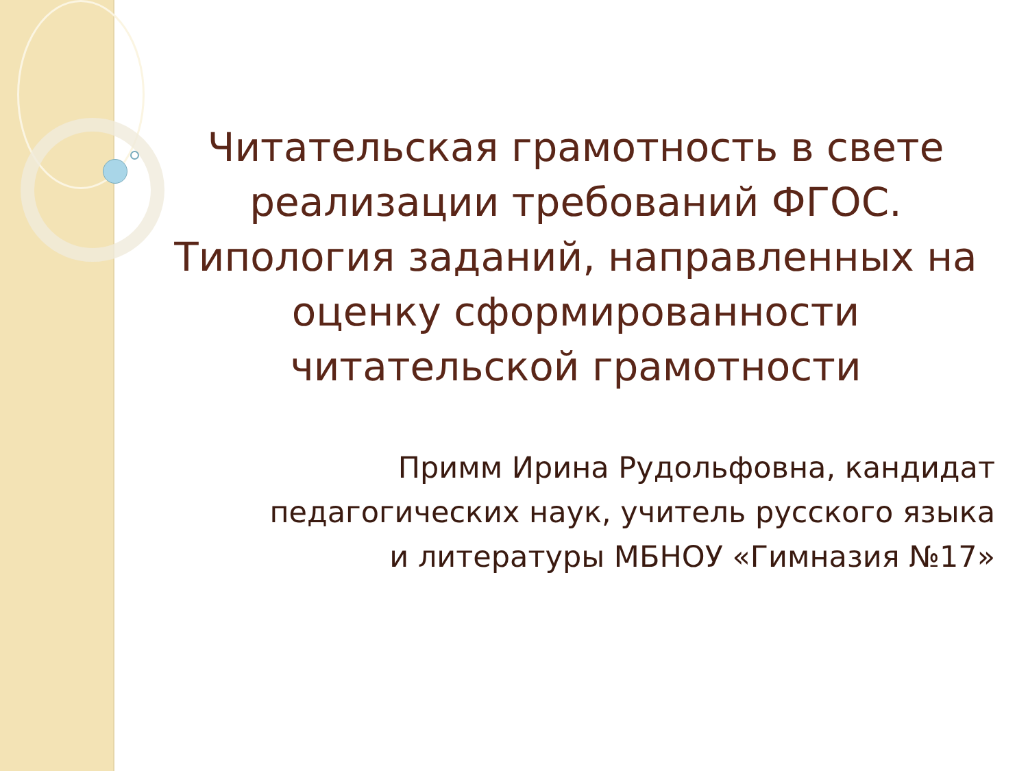Читательская грамотность в свете реализации требований ФГОС.
Типология заданий, направленных на оценку сформированности читательской грамотности
Примм Ирина Рудольфовна, кандидат педагогических наук, учитель русского языка и литературы МБНОУ «Гимназия №17»